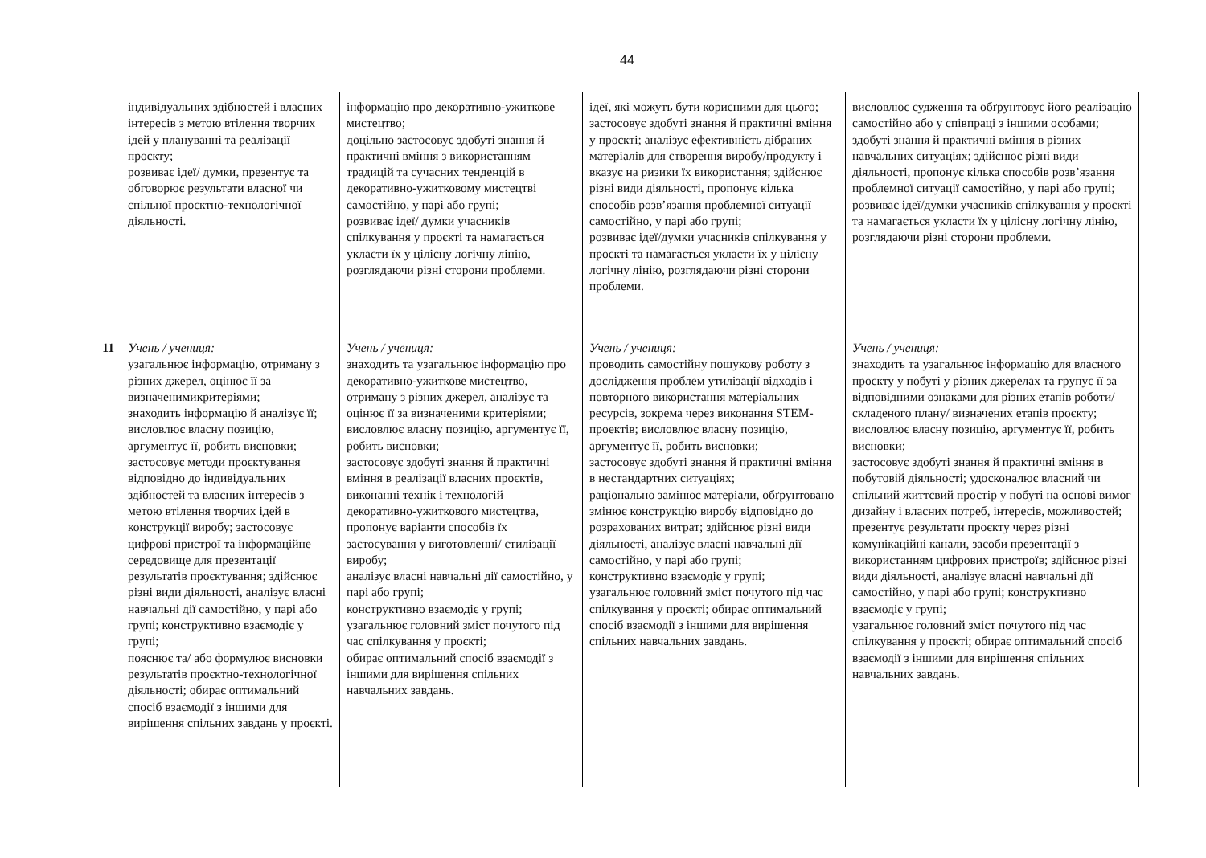44
| | індивідуальних здібностей і власних інтересів з метою втілення творчих ідей у плануванні та реалізації проєкту; розвиває ідеї/ думки, презентує та обговорює результати власної чи спільної проєктно-технологічної діяльності. | інформацію про декоративно-ужиткове мистецтво; доцільно застосовує здобуті знання й практичні вміння з використанням традицій та сучасних тенденцій в декоративно-ужитковому мистецтві самостійно, у парі або групі; розвиває ідеї/ думки учасників спілкування у проєкті та намагається укласти їх у цілісну логічну лінію, розглядаючи різні сторони проблеми. | ідеї, які можуть бути корисними для цього; застосовує здобуті знання й практичні вміння у проєкті; аналізує ефективність дібраних матеріалів для створення виробу/продукту і вказує на ризики їх використання; здійснює різні види діяльності, пропонує кілька способів розв’язання проблемної ситуації самостійно, у парі або групі; розвиває ідеї/думки учасників спілкування у проєкті та намагається укласти їх у цілісну логічну лінію, розглядаючи різні сторони проблеми. | висловлює судження та обґрунтовує його реалізацію самостійно або у співпраці з іншими особами; здобуті знання й практичні вміння в різних навчальних ситуаціях; здійснює різні види діяльності, пропонує кілька способів розв’язання проблемної ситуації самостійно, у парі або групі; розвиває ідеї/думки учасників спілкування у проєкті та намагається укласти їх у цілісну логічну лінію, розглядаючи різні сторони проблеми. |
| 11 | Учень / учениця: узагальнює інформацію, отриману з різних джерел, оцінює її за визначенимикритеріями; знаходить інформацію й аналізує її; висловлює власну позицію, аргументує її, робить висновки; застосовує методи проєктування відповідно до індивідуальних здібностей та власних інтересів з метою втілення творчих ідей в конструкції виробу; застосовує цифрові пристрої та інформаційне середовище для презентації результатів проєктування; здійснює різні види діяльності, аналізує власні навчальні дії самостійно, у парі або групі; конструктивно взаємодіє у групі; пояснює та/ або формулює висновки результатів проєктно-технологічної діяльності; обирає оптимальний спосіб взаємодії з іншими для вирішення спільних завдань у проєкті. | Учень / учениця: знаходить та узагальнює інформацію про декоративно-ужиткове мистецтво, отриману з різних джерел, аналізує та оцінює її за визначеними критеріями; висловлює власну позицію, аргументує її, робить висновки; застосовує здобуті знання й практичні вміння в реалізації власних проєктів, виконанні технік і технологій декоративно-ужиткового мистецтва, пропонує варіанти способів їх застосування у виготовленні/ стилізації виробу; аналізує власні навчальні дії самостійно, у парі або групі; конструктивно взаємодіє у групі; узагальнює головний зміст почутого під час спілкування у проєкті; обирає оптимальний спосіб взаємодії з іншими для вирішення спільних навчальних завдань. | Учень / учениця: проводить самостійну пошукову роботу з дослідження проблем утилізації відходів і повторного використання матеріальних ресурсів, зокрема через виконання STEM-проектів; висловлює власну позицію, аргументує її, робить висновки; застосовує здобуті знання й практичні вміння в нестандартних ситуаціях; раціонально замінює матеріали, обґрунтовано змінює конструкцію виробу відповідно до розрахованих витрат; здійснює різні види діяльності, аналізує власні навчальні дії самостійно, у парі або групі; конструктивно взаємодіє у групі; узагальнює головний зміст почутого під час спілкування у проєкті; обирає оптимальний спосіб взаємодії з іншими для вирішення спільних навчальних завдань. | Учень / учениця: знаходить та узагальнює інформацію для власного проєкту у побуті у різних джерелах та групує її за відповідними ознаками для різних етапів роботи/ складеного плану/ визначених етапів проєкту; висловлює власну позицію, аргументує її, робить висновки; застосовує здобуті знання й практичні вміння в побутовій діяльності; удосконалює власний чи спільний життєвий простір у побуті на основі вимог дизайну і власних потреб, інтересів, можливостей; презентує результати проєкту через різні комунікаційні канали, засоби презентації з використанням цифрових пристроїв; здійснює різні види діяльності, аналізує власні навчальні дії самостійно, у парі або групі; конструктивно взаємодіє у групі; узагальнює головний зміст почутого під час спілкування у проєкті; обирає оптимальний спосіб взаємодії з іншими для вирішення спільних навчальних завдань. |